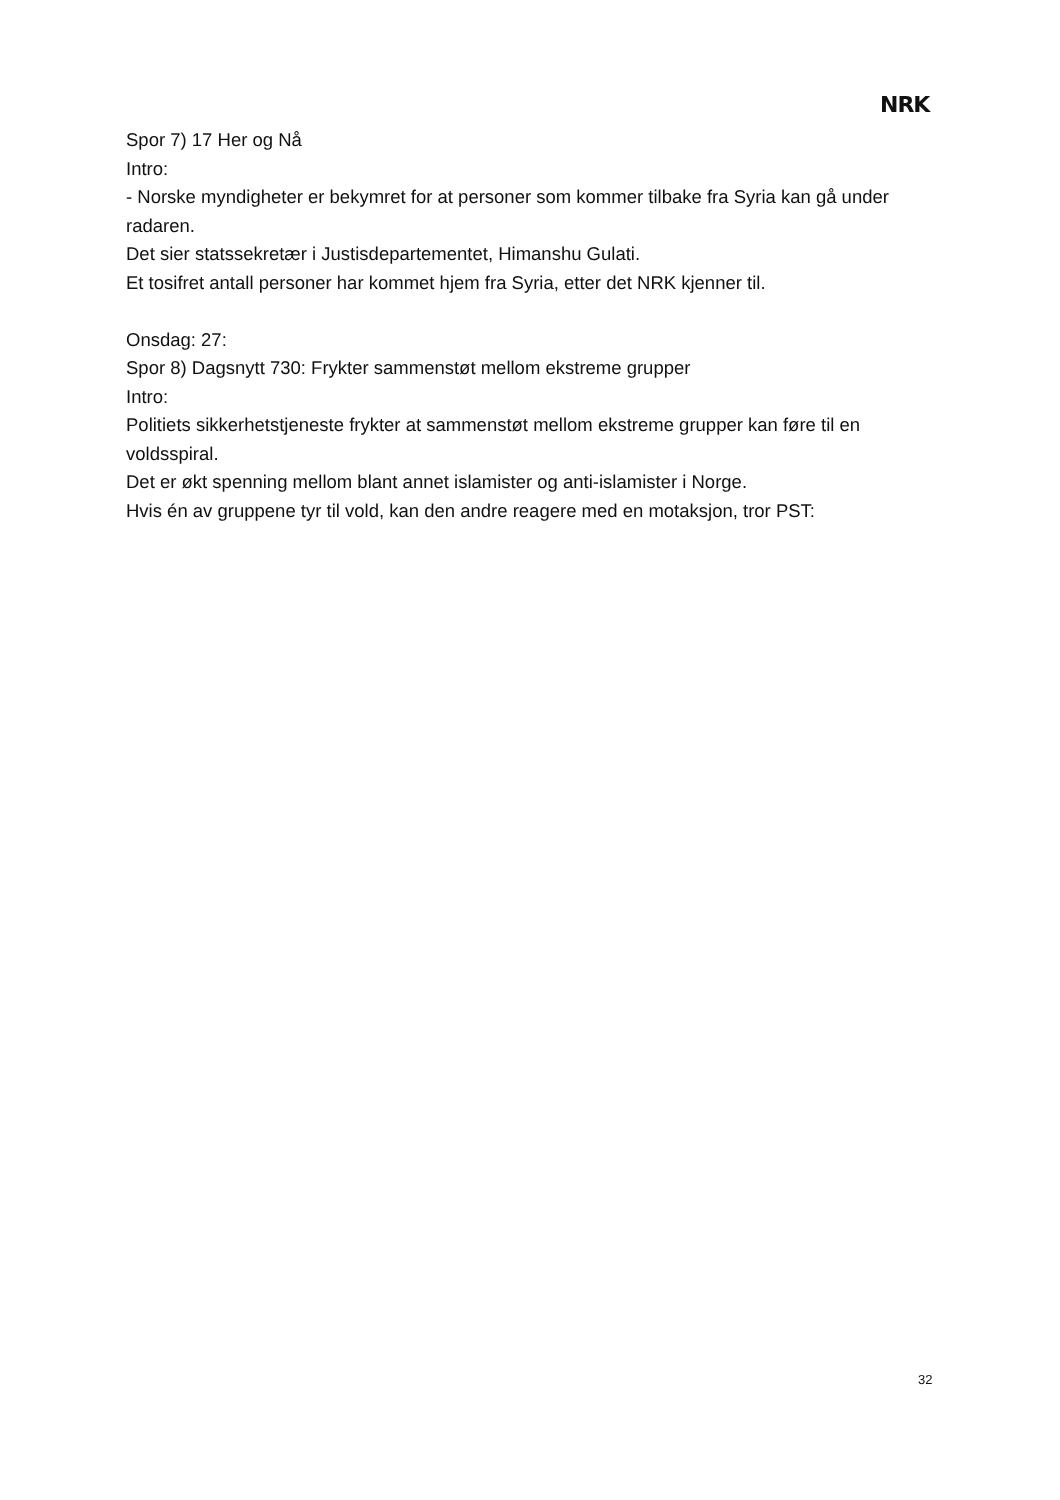NRK
Spor 7) 17 Her og Nå
Intro:
- Norske myndigheter er bekymret for at personer som kommer tilbake fra Syria kan gå under radaren.
Det sier statssekretær i Justisdepartementet, Himanshu Gulati.
Et tosifret antall personer har kommet hjem fra Syria, etter det NRK kjenner til.
Onsdag: 27:
Spor 8) Dagsnytt 730: Frykter sammenstøt mellom ekstreme grupper
Intro:
Politiets sikkerhetstjeneste frykter at sammenstøt mellom ekstreme grupper kan føre til en voldsspiral.
Det er økt spenning mellom blant annet islamister og anti-islamister i Norge.
Hvis én av gruppene tyr til vold, kan den andre reagere med en motaksjon, tror PST:
32